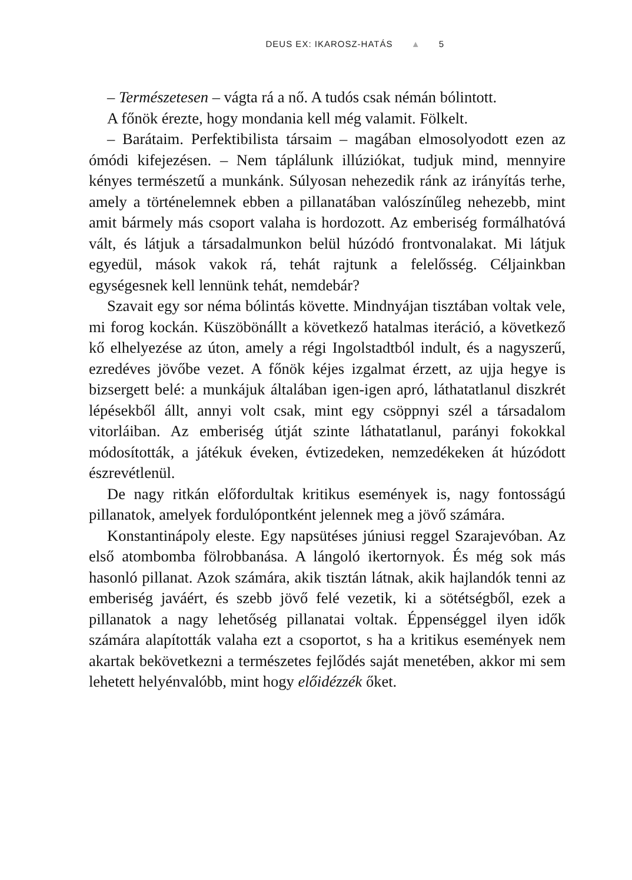DEUS EX: IKAROSZ-HATÁS ▲ 5
– Természetesen – vágta rá a nő. A tudós csak némán bólintott.
A főnök érezte, hogy mondania kell még valamit. Fölkelt.
– Barátaim. Perfektibilista társaim – magában elmosolyodott ezen az ómódi kifejezésen. – Nem táplálunk illúziókat, tudjuk mind, mennyire kényes természetű a munkánk. Súlyosan nehezedik ránk az irányítás terhe, amely a történelemnek ebben a pillanatában valószínűleg nehezebb, mint amit bármely más csoport valaha is hordozott. Az emberiség formálhatóvá vált, és látjuk a társadalmunkon belül húzódó frontvonalakat. Mi látjuk egyedül, mások vakok rá, tehát rajtunk a felelősség. Céljainkban egységesnek kell lennünk tehát, nemdebár?
Szavait egy sor néma bólintás követte. Mindnyájan tisztában voltak vele, mi forog kockán. Küszöbönállt a következő hatalmas iteráció, a következő kő elhelyezése az úton, amely a régi Ingolstadtból indult, és a nagyszerű, ezredéves jövőbe vezet. A főnök kéjes izgalmat érzett, az ujja hegye is bizsergett belé: a munkájuk általában igen-igen apró, láthatatlanul diszkrét lépésekből állt, annyi volt csak, mint egy csöppnyi szél a társadalom vitorláiban. Az emberiség útját szinte láthatatlanul, parányi fokokkal módosították, a játékuk éveken, évtizedeken, nemzedékeken át húzódott észrevétlenül.
De nagy ritkán előfordultak kritikus események is, nagy fontosságú pillanatok, amelyek fordulópontként jelennek meg a jövő számára.
Konstantinápoly eleste. Egy napsütéses júniusi reggel Szarajevóban. Az első atombomba fölrobbanása. A lángoló ikertornyok. És még sok más hasonló pillanat. Azok számára, akik tisztán látnak, akik hajlandók tenni az emberiség javáért, és szebb jövő felé vezetik, ki a sötétségből, ezek a pillanatok a nagy lehetőség pillanatai voltak. Éppenséggel ilyen idők számára alapították valaha ezt a csoportot, s ha a kritikus események nem akartak bekövetkezni a természetes fejlődés saját menetében, akkor mi sem lehetett helyénvalóbb, mint hogy előidézzék őket.